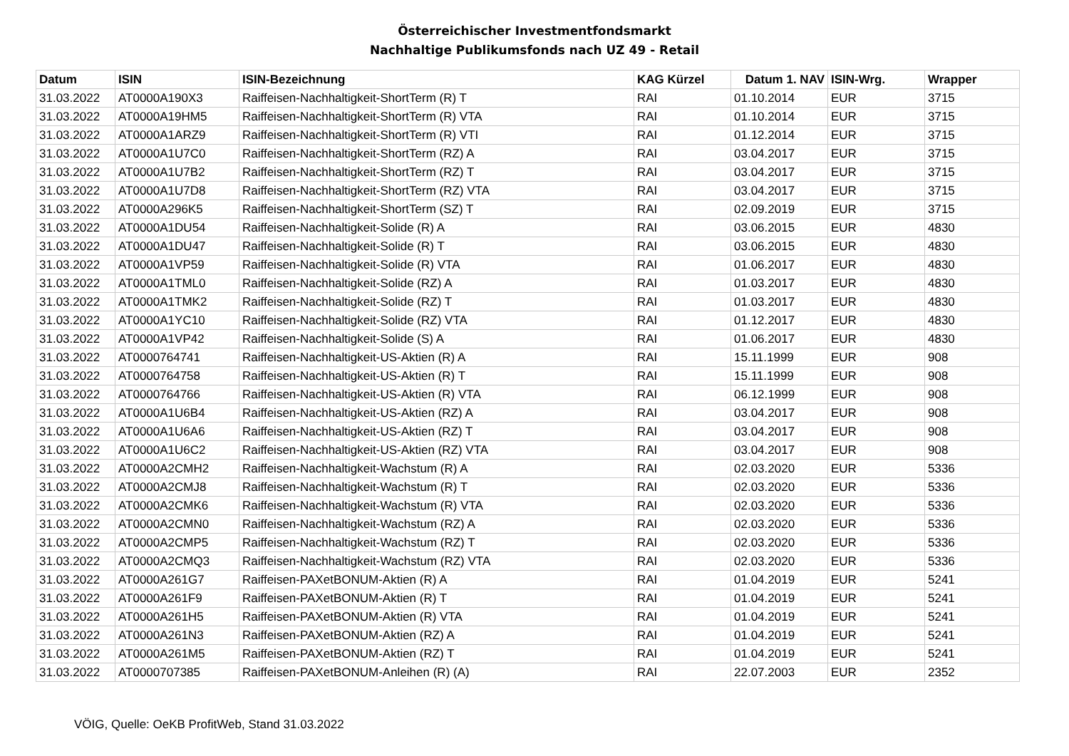Österreichischer Investmentfondsmarkt
Nachhaltige Publikumsfonds nach UZ 49 - Retail
| Datum | ISIN | ISIN-Bezeichnung | KAG Kürzel | Datum 1. NAV | ISIN-Wrg. | Wrapper |
| --- | --- | --- | --- | --- | --- | --- |
| 31.03.2022 | AT0000A190X3 | Raiffeisen-Nachhaltigkeit-ShortTerm (R) T | RAI | 01.10.2014 | EUR | 3715 |
| 31.03.2022 | AT0000A19HM5 | Raiffeisen-Nachhaltigkeit-ShortTerm (R) VTA | RAI | 01.10.2014 | EUR | 3715 |
| 31.03.2022 | AT0000A1ARZ9 | Raiffeisen-Nachhaltigkeit-ShortTerm (R) VTI | RAI | 01.12.2014 | EUR | 3715 |
| 31.03.2022 | AT0000A1U7C0 | Raiffeisen-Nachhaltigkeit-ShortTerm (RZ) A | RAI | 03.04.2017 | EUR | 3715 |
| 31.03.2022 | AT0000A1U7B2 | Raiffeisen-Nachhaltigkeit-ShortTerm (RZ) T | RAI | 03.04.2017 | EUR | 3715 |
| 31.03.2022 | AT0000A1U7D8 | Raiffeisen-Nachhaltigkeit-ShortTerm (RZ) VTA | RAI | 03.04.2017 | EUR | 3715 |
| 31.03.2022 | AT0000A296K5 | Raiffeisen-Nachhaltigkeit-ShortTerm (SZ) T | RAI | 02.09.2019 | EUR | 3715 |
| 31.03.2022 | AT0000A1DU54 | Raiffeisen-Nachhaltigkeit-Solide (R) A | RAI | 03.06.2015 | EUR | 4830 |
| 31.03.2022 | AT0000A1DU47 | Raiffeisen-Nachhaltigkeit-Solide (R) T | RAI | 03.06.2015 | EUR | 4830 |
| 31.03.2022 | AT0000A1VP59 | Raiffeisen-Nachhaltigkeit-Solide (R) VTA | RAI | 01.06.2017 | EUR | 4830 |
| 31.03.2022 | AT0000A1TML0 | Raiffeisen-Nachhaltigkeit-Solide (RZ) A | RAI | 01.03.2017 | EUR | 4830 |
| 31.03.2022 | AT0000A1TMK2 | Raiffeisen-Nachhaltigkeit-Solide (RZ) T | RAI | 01.03.2017 | EUR | 4830 |
| 31.03.2022 | AT0000A1YC10 | Raiffeisen-Nachhaltigkeit-Solide (RZ) VTA | RAI | 01.12.2017 | EUR | 4830 |
| 31.03.2022 | AT0000A1VP42 | Raiffeisen-Nachhaltigkeit-Solide (S) A | RAI | 01.06.2017 | EUR | 4830 |
| 31.03.2022 | AT0000764741 | Raiffeisen-Nachhaltigkeit-US-Aktien (R) A | RAI | 15.11.1999 | EUR | 908 |
| 31.03.2022 | AT0000764758 | Raiffeisen-Nachhaltigkeit-US-Aktien (R) T | RAI | 15.11.1999 | EUR | 908 |
| 31.03.2022 | AT0000764766 | Raiffeisen-Nachhaltigkeit-US-Aktien (R) VTA | RAI | 06.12.1999 | EUR | 908 |
| 31.03.2022 | AT0000A1U6B4 | Raiffeisen-Nachhaltigkeit-US-Aktien (RZ) A | RAI | 03.04.2017 | EUR | 908 |
| 31.03.2022 | AT0000A1U6A6 | Raiffeisen-Nachhaltigkeit-US-Aktien (RZ) T | RAI | 03.04.2017 | EUR | 908 |
| 31.03.2022 | AT0000A1U6C2 | Raiffeisen-Nachhaltigkeit-US-Aktien (RZ) VTA | RAI | 03.04.2017 | EUR | 908 |
| 31.03.2022 | AT0000A2CMH2 | Raiffeisen-Nachhaltigkeit-Wachstum (R) A | RAI | 02.03.2020 | EUR | 5336 |
| 31.03.2022 | AT0000A2CMJ8 | Raiffeisen-Nachhaltigkeit-Wachstum (R) T | RAI | 02.03.2020 | EUR | 5336 |
| 31.03.2022 | AT0000A2CMK6 | Raiffeisen-Nachhaltigkeit-Wachstum (R) VTA | RAI | 02.03.2020 | EUR | 5336 |
| 31.03.2022 | AT0000A2CMN0 | Raiffeisen-Nachhaltigkeit-Wachstum (RZ) A | RAI | 02.03.2020 | EUR | 5336 |
| 31.03.2022 | AT0000A2CMP5 | Raiffeisen-Nachhaltigkeit-Wachstum (RZ) T | RAI | 02.03.2020 | EUR | 5336 |
| 31.03.2022 | AT0000A2CMQ3 | Raiffeisen-Nachhaltigkeit-Wachstum (RZ) VTA | RAI | 02.03.2020 | EUR | 5336 |
| 31.03.2022 | AT0000A261G7 | Raiffeisen-PAXetBONUM-Aktien (R) A | RAI | 01.04.2019 | EUR | 5241 |
| 31.03.2022 | AT0000A261F9 | Raiffeisen-PAXetBONUM-Aktien (R) T | RAI | 01.04.2019 | EUR | 5241 |
| 31.03.2022 | AT0000A261H5 | Raiffeisen-PAXetBONUM-Aktien (R) VTA | RAI | 01.04.2019 | EUR | 5241 |
| 31.03.2022 | AT0000A261N3 | Raiffeisen-PAXetBONUM-Aktien (RZ) A | RAI | 01.04.2019 | EUR | 5241 |
| 31.03.2022 | AT0000A261M5 | Raiffeisen-PAXetBONUM-Aktien (RZ) T | RAI | 01.04.2019 | EUR | 5241 |
| 31.03.2022 | AT0000707385 | Raiffeisen-PAXetBONUM-Anleihen (R) (A) | RAI | 22.07.2003 | EUR | 2352 |
VÖIG, Quelle: OeKB ProfitWeb, Stand 31.03.2022